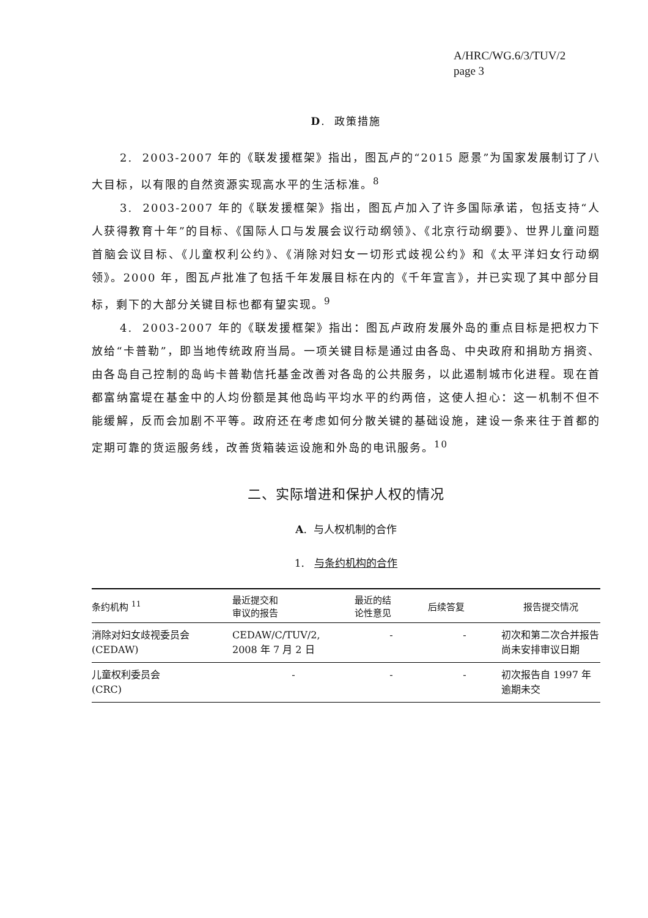A/HRC/WG.6/3/TUV/2
page 3
D. 政策措施
2. 2003-2007 年的《联发援框架》指出，图瓦卢的“2015 愿景”为国家发展制订了八大目标，以有限的自然资源实现高水平的生活标准。<sup>8</sup>
3. 2003-2007 年的《联发援框架》指出，图瓦卢加入了许多国际承诺，包括支持“人人获得教育十年”的目标、《国际人口与发展会议行动纲领》、《北京行动纲要》、世界儿童问题首脑会议目标、《儿童权利公约》、《消除对妇女一切形式歧视公约》和《太平洋妇女行动纲领》。2000 年，图瓦卢批准了包括千年发展目标在内的《千年宣言》，并已实现了其中部分目标，剩下的大部分关键目标也都有望实现。<sup>9</sup>
4. 2003-2007 年的《联发援框架》指出：图瓦卢政府发展外岛的重点目标是把权力下放给“卡普勒”，即当地传统政府当局。一项关键目标是通过由各岛、中央政府和捐助方捐资、由各岛自己控制的岛屿卡普勒信托基金改善对各岛的公共服务，以此遏制城市化进程。现在首都富纳富堤在基金中的人均份额是其他岛屿平均水平的约两倍，这使人担心：这一机制不但不能缓解，反而会加剧不平等。政府还在考虑如何分散关键的基础设施，建设一条来往于首都的定期可靠的货运服务线，改善货箱装运设施和外岛的电讯服务。<sup>10</sup>
二、实际增进和保护人权的情况
A. 与人权机制的合作
1. 与条约机构的合作
| 条约机构 <sup>11</sup> | 最近提交和 审议的报告 | 最近的结 论性意见 | 后续答复 | 报告提交情况 |
| --- | --- | --- | --- | --- |
| 消除对妇女歧视委员会 (CEDAW) | CEDAW/C/TUV/2, 2008 年 7 月 2 日 | - | - | 初次和第二次合并报告尚未安排审议日期 |
| 儿童权利委员会 (CRC) | - | - | - | 初次报告自 1997 年逾期未交 |